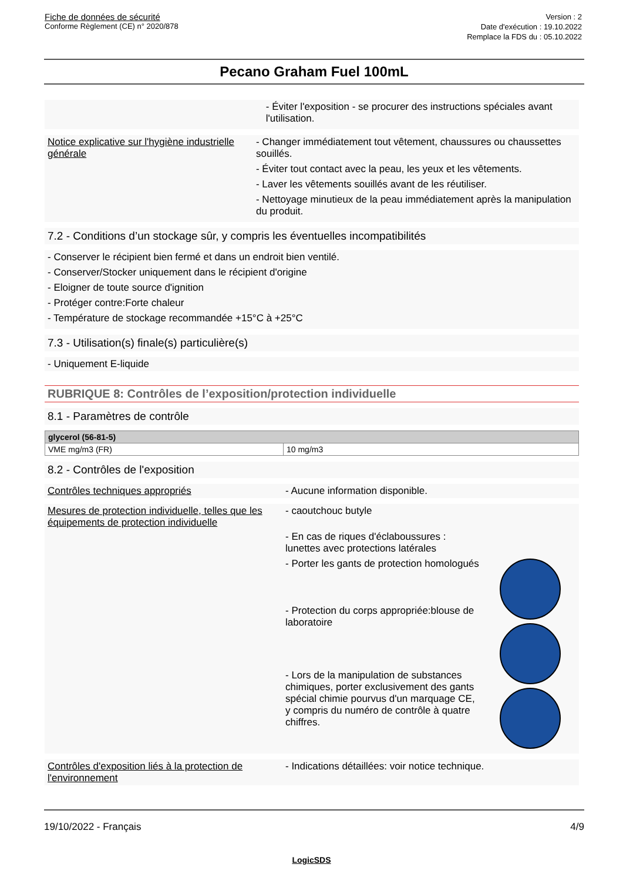Fiche de données de sécurité
Conforme Règlement (CE) n° 2020/878
Version : 2
Date d'exécution : 19.10.2022
Remplace la FDS du : 05.10.2022
Pecano Graham Fuel 100mL
- Éviter l'exposition - se procurer des instructions spéciales avant l'utilisation.
Notice explicative sur l'hygiène industrielle générale
- Changer immédiatement tout vêtement, chaussures ou chaussettes souillés.
- Éviter tout contact avec la peau, les yeux et les vêtements.
- Laver les vêtements souillés avant de les réutiliser.
- Nettoyage minutieux de la peau immédiatement après la manipulation du produit.
7.2 - Conditions d’un stockage sûr, y compris les éventuelles incompatibilités
- Conserver le récipient bien fermé et dans un endroit bien ventilé.
- Conserver/Stocker uniquement dans le récipient d'origine
- Eloigner de toute source d'ignition
- Protéger contre:Forte chaleur
- Température de stockage recommandée +15°C à +25°C
7.3 - Utilisation(s) finale(s) particulière(s)
- Uniquement E-liquide
RUBRIQUE 8: Contrôles de l’exposition/protection individuelle
8.1 - Paramètres de contrôle
| glycerol (56-81-5) | |
| --- | --- |
| VME mg/m3 (FR) | 10 mg/m3 |
8.2 - Contrôles de l'exposition
Contrôles techniques appropriés
- Aucune information disponible.
Mesures de protection individuelle, telles que les équipements de protection individuelle
- caoutchouc butyle
- En cas de riques d'éclaboussures : lunettes avec protections latérales
- Porter les gants de protection homologués
- Protection du corps appropriée:blouse de laboratoire
- Lors de la manipulation de substances chimiques, porter exclusivement des gants spécial chimie pourvus d'un marquage CE, y compris du numéro de contrôle à quatre chiffres.
Contrôles d'exposition liés à la protection de l'environnement
- Indications détaillées: voir notice technique.
19/10/2022 - Français 4/9
LogicSDS